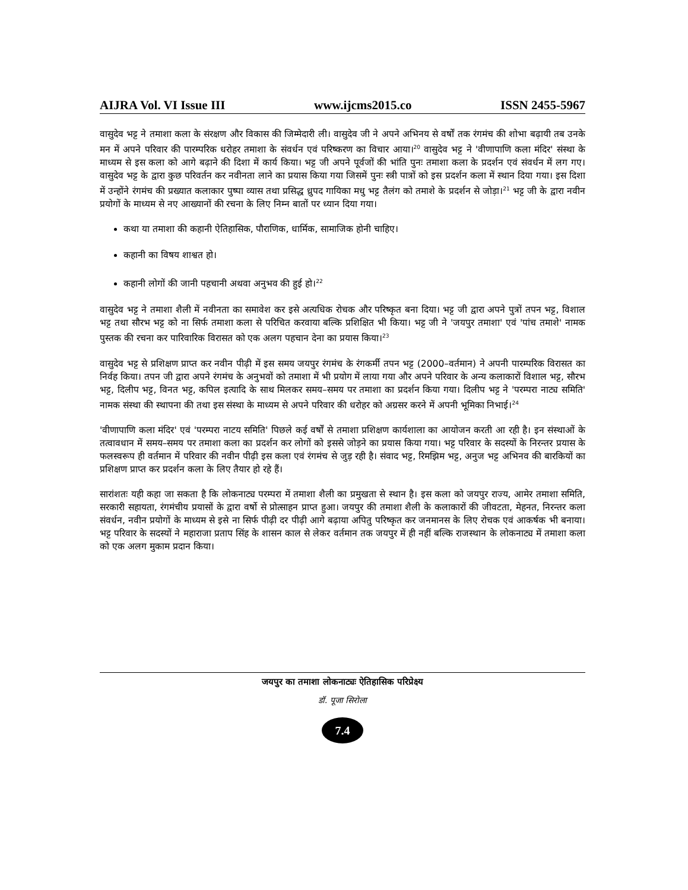AIJRA Vol. VI Issue III www.ijcms2015.co ISSN 2455-5967
वासुदेव भट्ट ने तमाशा कला के संरक्षण और विकास की जिम्मेदारी ली। वासुदेव जी ने अपने अभिनय से वर्षों तक रंगमंच की शोभा बढ़ायी तब उनके मन में अपने परिवार की पारम्परिक धरोहर तमाशा के संवर्धन एवं परिष्करण का विचार आया।<sup>20</sup> वासुदेव भट्ट ने 'वीणापाणि कला मंदिर' संस्था के माध्यम से इस कला को आगे बढ़ाने की दिशा में कार्य किया। भट्ट जी अपने पूर्वजों की भांति पुनः तमाशा कला के प्रदर्शन एवं संवर्धन में लग गए। वासुदेव भट्ट के द्वारा कुछ परिवर्तन कर नवीनता लाने का प्रयास किया गया जिसमें पुनः स्त्री पात्रों को इस प्रदर्शन कला में स्थान दिया गया। इस दिशा में उन्होंने रंगमंच की प्रख्यात कलाकार पुष्पा व्यास तथा प्रसिद्ध ध्रुपद गायिका मधु भट्ट तैलंग को तमाशे के प्रदर्शन से जोड़ा।<sup>21</sup> भट्ट जी के द्वारा नवीन प्रयोगों के माध्यम से नए आख्यानों की रचना के लिए निम्न बातों पर ध्यान दिया गया।
कथा या तमाशा की कहानी ऐतिहासिक, पौराणिक, धार्मिक, सामाजिक होनी चाहिए।
कहानी का विषय शाश्वत हो।
कहानी लोगों की जानी पहचानी अथवा अनुभव की हुई हो।<sup>22</sup>
वासुदेव भट्ट ने तमाशा शैली में नवीनता का समावेश कर इसे अत्यधिक रोचक और परिष्कृत बना दिया। भट्ट जी द्वारा अपने पुत्रों तपन भट्ट, विशाल भट्ट तथा सौरभ भट्ट को ना सिर्फ तमाशा कला से परिचित करवाया बल्कि प्रशिक्षित भी किया। भट्ट जी ने 'जयपुर तमाशा' एवं 'पांच तमाशे' नामक पुस्तक की रचना कर पारिवारिक विरासत को एक अलग पहचान देना का प्रयास किया।<sup>23</sup>
वासुदेव भट्ट से प्रशिक्षण प्राप्त कर नवीन पीढ़ी में इस समय जयपुर रंगमंच के रंगकर्मी तपन भट्ट (2000–वर्तमान) ने अपनी पारम्परिक विरासत का निर्वह किया। तपन जी द्वारा अपने रंगमंच के अनुभवों को तमाशा में भी प्रयोग में लाया गया और अपने परिवार के अन्य कलाकारों विशाल भट्ट, सौरभ भट्ट, दिलीप भट्ट, विनत भट्ट, कपिल इत्यादि के साथ मिलकर समय–समय पर तमाशा का प्रदर्शन किया गया। दिलीप भट्ट ने 'परम्परा नाट्य समिति' नामक संस्था की स्थापना की तथा इस संस्था के माध्यम से अपने परिवार की धरोहर को अग्रसर करने में अपनी भूमिका निभाई।<sup>24</sup>
'वीणापाणि कला मंदिर' एवं 'परम्परा नाटय समिति' पिछले कई वर्षों से तमाशा प्रशिक्षण कार्यशाला का आयोजन करती आ रही है। इन संस्थाओं के तत्वावधान में समय–समय पर तमाशा कला का प्रदर्शन कर लोगों को इससे जोड़ने का प्रयास किया गया। भट्ट परिवार के सदस्यों के निरन्तर प्रयास के फलस्वरूप ही वर्तमान में परिवार की नवीन पीढ़ी इस कला एवं रंगमंच से जुड़ रही है। संवाद भट्ट, रिमझिम भट्ट, अनुज भट्ट अभिनव की बारकियों का प्रशिक्षण प्राप्त कर प्रदर्शन कला के लिए तैयार हो रहे हैं।
सारांशतः यही कहा जा सकता है कि लोकनाट्य परम्परा में तमाशा शैली का प्रमुखता से स्थान है। इस कला को जयपुर राज्य, आमेर तमाशा समिति, सरकारी सहायता, रंगमंचीय प्रयासों के द्वारा वर्षो से प्रोत्साहन प्राप्त हुआ। जयपुर की तमाशा शैली के कलाकारों की जीवटता, मेहनत, निरन्तर कला संवर्धन, नवीन प्रयोगों के माध्यम से इसे ना सिर्फ पीढ़ी दर पीढ़ी आगे बढ़ाया अपितु परिष्कृत कर जनमानस के लिए रोचक एवं आकर्षक भी बनाया। भट्ट परिवार के सदस्यों ने महाराजा प्रताप सिंह के शासन काल से लेकर वर्तमान तक जयपुर में ही नहीं बल्कि राजस्थान के लोकनाट्य में तमाशा कला को एक अलग मुकाम प्रदान किया।
जयपुर का तमाशा लोकनाट्यः ऐतिहासिक परिप्रेक्ष्य
डॉ. पूजा सिरोला
7.4